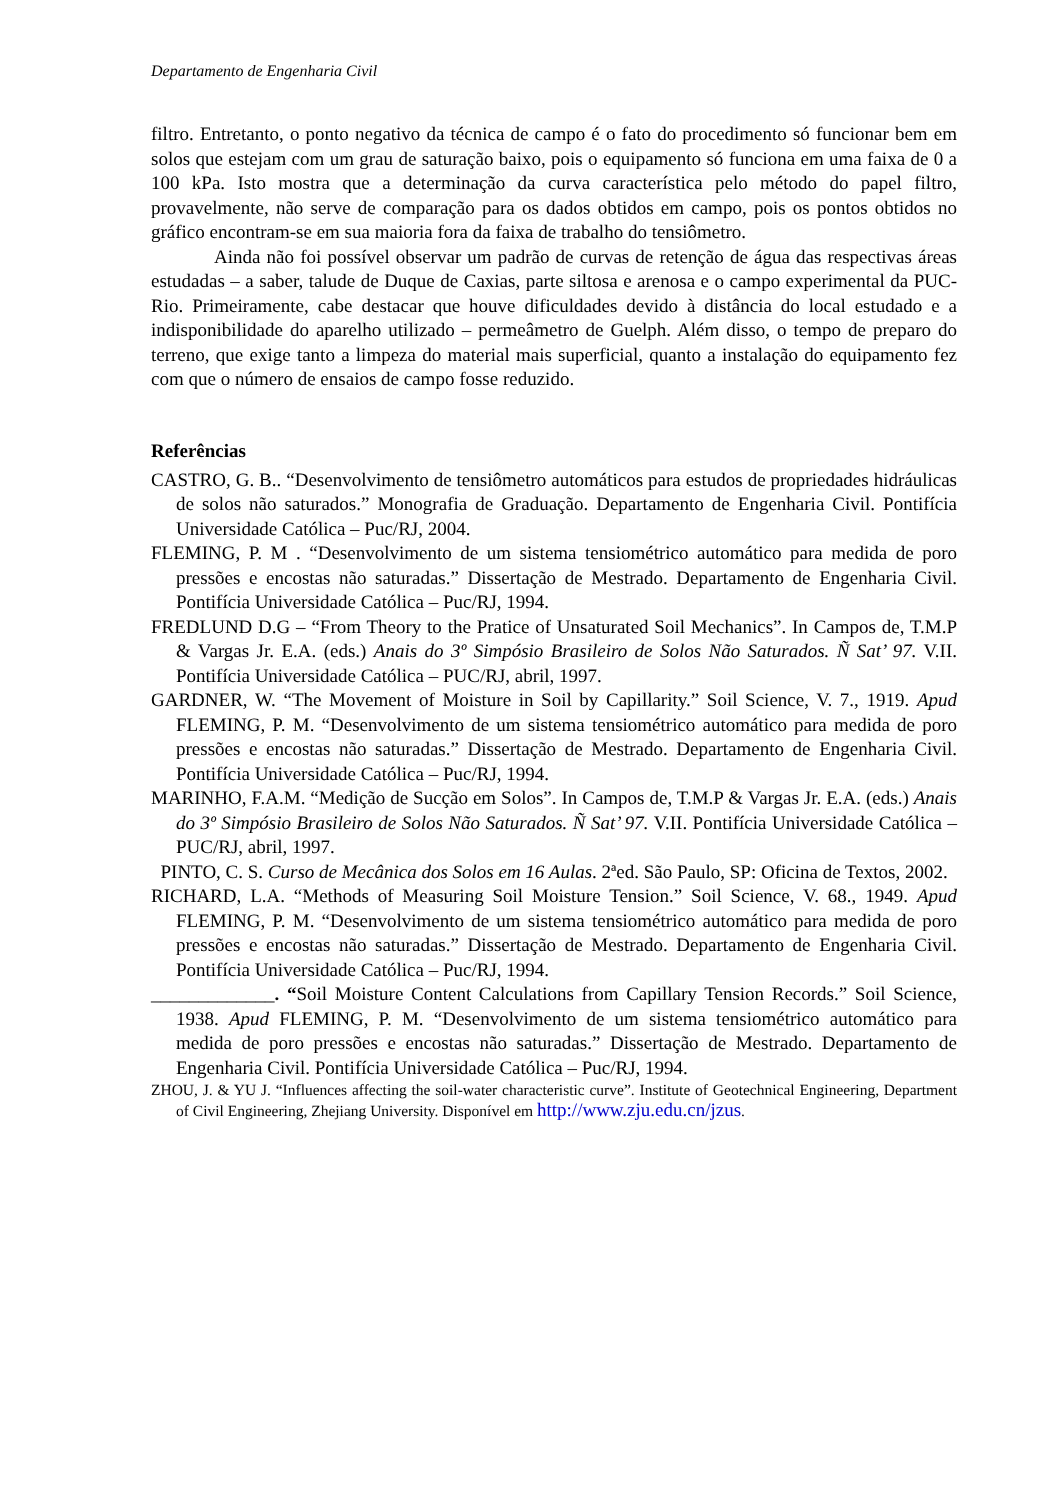Departamento de Engenharia Civil
filtro. Entretanto, o ponto negativo da técnica de campo é o fato do procedimento só funcionar bem em solos que estejam com um grau de saturação baixo, pois o equipamento só funciona em uma faixa de 0 a 100 kPa. Isto mostra que a determinação da curva característica pelo método do papel filtro, provavelmente, não serve de comparação para os dados obtidos em campo, pois os pontos obtidos no gráfico encontram-se em sua maioria fora da faixa de trabalho do tensiômetro.
Ainda não foi possível observar um padrão de curvas de retenção de água das respectivas áreas estudadas – a saber, talude de Duque de Caxias, parte siltosa e arenosa e o campo experimental da PUC-Rio. Primeiramente, cabe destacar que houve dificuldades devido à distância do local estudado e a indisponibilidade do aparelho utilizado – permeâmetro de Guelph. Além disso, o tempo de preparo do terreno, que exige tanto a limpeza do material mais superficial, quanto a instalação do equipamento fez com que o número de ensaios de campo fosse reduzido.
Referências
CASTRO, G. B.. “Desenvolvimento de tensiômetro automáticos para estudos de propriedades hidráulicas de solos não saturados.” Monografia de Graduação. Departamento de Engenharia Civil. Pontifícia Universidade Católica – Puc/RJ, 2004.
FLEMING, P. M . “Desenvolvimento de um sistema tensiométrico automático para medida de poro pressões e encostas não saturadas.” Dissertação de Mestrado. Departamento de Engenharia Civil. Pontifícia Universidade Católica – Puc/RJ, 1994.
FREDLUND D.G – “From Theory to the Pratice of Unsaturated Soil Mechanics”. In Campos de, T.M.P & Vargas Jr. E.A. (eds.) Anais do 3º Simpósio Brasileiro de Solos Não Saturados. Ñ Sat’ 97. V.II. Pontifícia Universidade Católica – PUC/RJ, abril, 1997.
GARDNER, W. “The Movement of Moisture in Soil by Capillarity.” Soil Science, V. 7., 1919. Apud FLEMING, P. M. “Desenvolvimento de um sistema tensiométrico automático para medida de poro pressões e encostas não saturadas.” Dissertação de Mestrado. Departamento de Engenharia Civil. Pontifícia Universidade Católica – Puc/RJ, 1994.
MARINHO, F.A.M. “Medição de Sucção em Solos”. In Campos de, T.M.P & Vargas Jr. E.A. (eds.) Anais do 3º Simpósio Brasileiro de Solos Não Saturados. Ñ Sat’ 97. V.II. Pontifícia Universidade Católica – PUC/RJ, abril, 1997.
PINTO, C. S. Curso de Mecânica dos Solos em 16 Aulas. 2ªed. São Paulo, SP: Oficina de Textos, 2002.
RICHARD, L.A. “Methods of Measuring Soil Moisture Tension.” Soil Science, V. 68., 1949. Apud FLEMING, P. M. “Desenvolvimento de um sistema tensiométrico automático para medida de poro pressões e encostas não saturadas.” Dissertação de Mestrado. Departamento de Engenharia Civil. Pontifícia Universidade Católica – Puc/RJ, 1994.
_____________. “Soil Moisture Content Calculations from Capillary Tension Records.” Soil Science, 1938. Apud FLEMING, P. M. “Desenvolvimento de um sistema tensiométrico automático para medida de poro pressões e encostas não saturadas.” Dissertação de Mestrado. Departamento de Engenharia Civil. Pontifícia Universidade Católica – Puc/RJ, 1994.
ZHOU, J. & YU J. “Influences affecting the soil-water characteristic curve”. Institute of Geotechnical Engineering, Department of Civil Engineering, Zhejiang University. Disponível em http://www.zju.edu.cn/jzus.